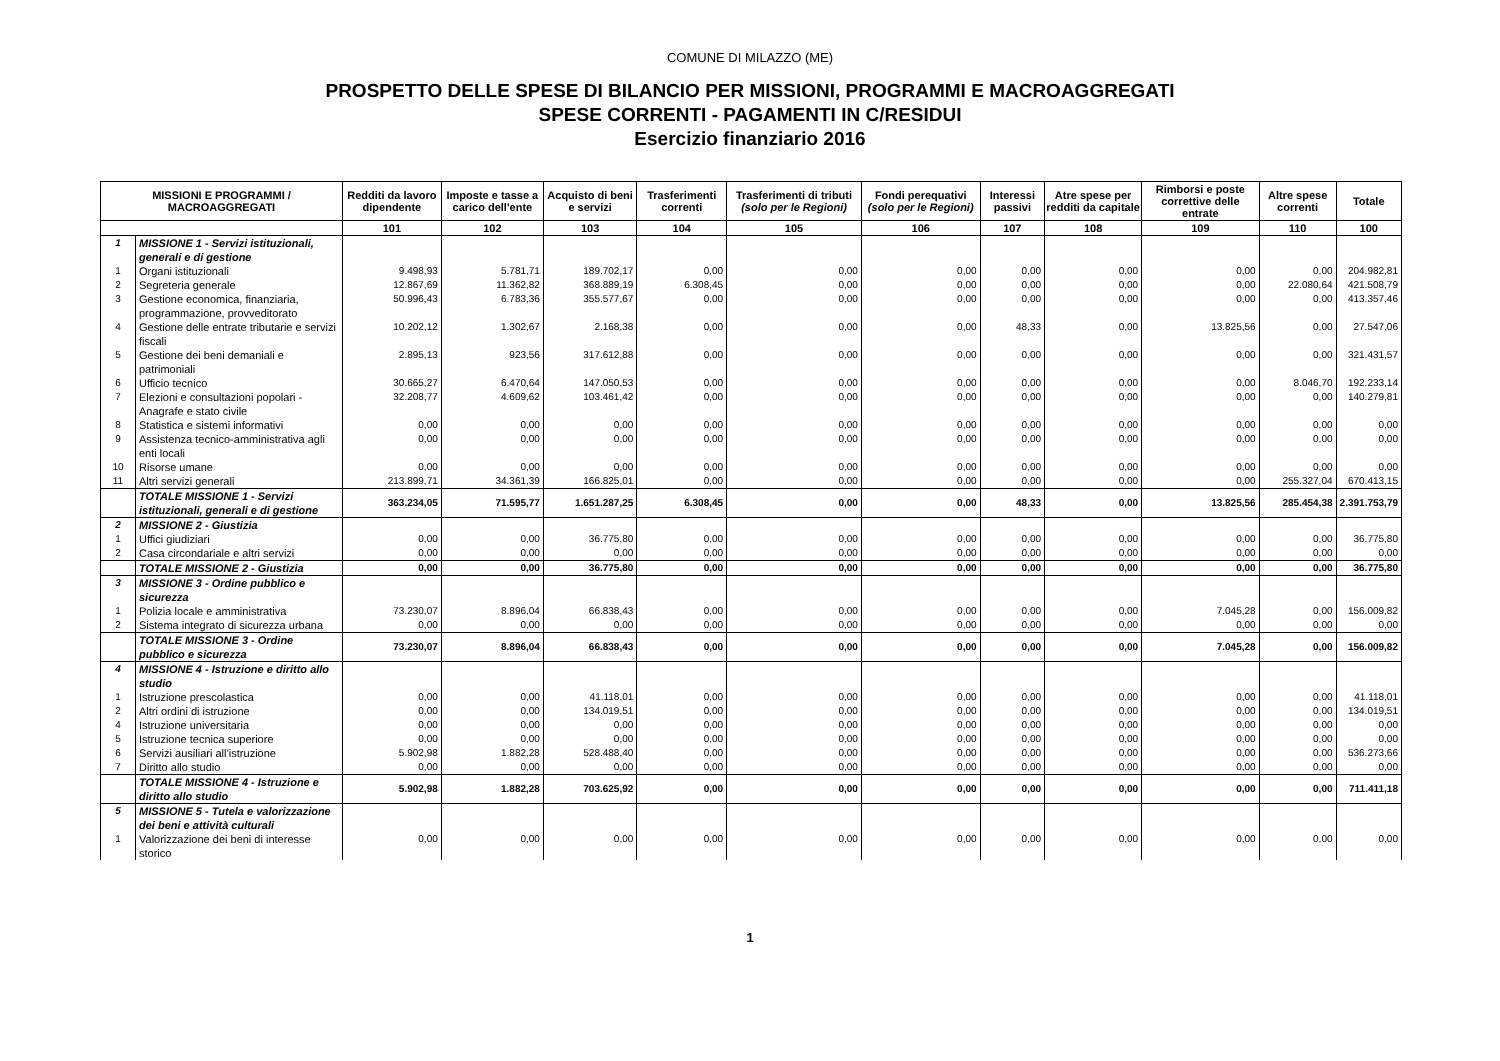COMUNE DI MILAZZO (ME)
PROSPETTO DELLE SPESE DI BILANCIO PER MISSIONI, PROGRAMMI E MACROAGGREGATI
SPESE CORRENTI - PAGAMENTI IN C/RESIDUI
Esercizio finanziario 2016
| MISSIONI E PROGRAMMI / MACROAGGREGATI | | Redditi da lavoro dipendente | Imposte e tasse a carico dell'ente | Acquisto di beni e servizi | Trasferimenti correnti | Trasferimenti di tributi (solo per le Regioni) | Fondi perequativi (solo per le Regioni) | Interessi passivi | Atre spese per redditi da capitale | Rimborsi e poste correttive delle entrate | Altre spese correnti | Totale |
| --- | --- | --- | --- | --- | --- | --- | --- | --- | --- | --- | --- | --- |
| | | 101 | 102 | 103 | 104 | 105 | 106 | 107 | 108 | 109 | 110 | 100 |
| 1 | MISSIONE 1 - Servizi istituzionali, generali e di gestione | | | | | | | | | | | |
| 1 | Organi istituzionali | 9.498,93 | 5.781,71 | 189.702,17 | 0,00 | 0,00 | 0,00 | 0,00 | 0,00 | 0,00 | 0,00 | 204.982,81 |
| 2 | Segreteria generale | 12.867,69 | 11.362,82 | 368.889,19 | 6.308,45 | 0,00 | 0,00 | 0,00 | 0,00 | 0,00 | 22.080,64 | 421.508,79 |
| 3 | Gestione economica, finanziaria, programmazione, provveditorato | 50.996,43 | 6.783,36 | 355.577,67 | 0,00 | 0,00 | 0,00 | 0,00 | 0,00 | 0,00 | 0,00 | 413.357,46 |
| 4 | Gestione delle entrate tributarie e servizi fiscali | 10.202,12 | 1.302,67 | 2.168,38 | 0,00 | 0,00 | 0,00 | 48,33 | 0,00 | 13.825,56 | 0,00 | 27.547,06 |
| 5 | Gestione dei beni demaniali e patrimoniali | 2.895,13 | 923,56 | 317.612,88 | 0,00 | 0,00 | 0,00 | 0,00 | 0,00 | 0,00 | 0,00 | 321.431,57 |
| 6 | Ufficio tecnico | 30.665,27 | 6.470,64 | 147.050,53 | 0,00 | 0,00 | 0,00 | 0,00 | 0,00 | 0,00 | 8.046,70 | 192.233,14 |
| 7 | Elezioni e consultazioni popolari - Anagrafe e stato civile | 32.208,77 | 4.609,62 | 103.461,42 | 0,00 | 0,00 | 0,00 | 0,00 | 0,00 | 0,00 | 0,00 | 140.279,81 |
| 8 | Statistica e sistemi informativi | 0,00 | 0,00 | 0,00 | 0,00 | 0,00 | 0,00 | 0,00 | 0,00 | 0,00 | 0,00 | 0,00 |
| 9 | Assistenza tecnico-amministrativa agli enti locali | 0,00 | 0,00 | 0,00 | 0,00 | 0,00 | 0,00 | 0,00 | 0,00 | 0,00 | 0,00 | 0,00 |
| 10 | Risorse umane | 0,00 | 0,00 | 0,00 | 0,00 | 0,00 | 0,00 | 0,00 | 0,00 | 0,00 | 0,00 | 0,00 |
| 11 | Altri servizi generali | 213.899,71 | 34.361,39 | 166.825,01 | 0,00 | 0,00 | 0,00 | 0,00 | 0,00 | 0,00 | 255.327,04 | 670.413,15 |
| | TOTALE MISSIONE 1 - Servizi istituzionali, generali e di gestione | 363.234,05 | 71.595,77 | 1.651.287,25 | 6.308,45 | 0,00 | 0,00 | 48,33 | 0,00 | 13.825,56 | 285.454,38 | 2.391.753,79 |
| 2 | MISSIONE 2 - Giustizia | | | | | | | | | | | |
| 1 | Uffici giudiziari | 0,00 | 0,00 | 36.775,80 | 0,00 | 0,00 | 0,00 | 0,00 | 0,00 | 0,00 | 0,00 | 36.775,80 |
| 2 | Casa circondariale e altri servizi | 0,00 | 0,00 | 0,00 | 0,00 | 0,00 | 0,00 | 0,00 | 0,00 | 0,00 | 0,00 | 0,00 |
| | TOTALE MISSIONE 2 - Giustizia | 0,00 | 0,00 | 36.775,80 | 0,00 | 0,00 | 0,00 | 0,00 | 0,00 | 0,00 | 0,00 | 36.775,80 |
| 3 | MISSIONE 3 - Ordine pubblico e sicurezza | | | | | | | | | | | |
| 1 | Polizia locale e amministrativa | 73.230,07 | 8.896,04 | 66.838,43 | 0,00 | 0,00 | 0,00 | 0,00 | 0,00 | 7.045,28 | 0,00 | 156.009,82 |
| 2 | Sistema integrato di sicurezza urbana | 0,00 | 0,00 | 0,00 | 0,00 | 0,00 | 0,00 | 0,00 | 0,00 | 0,00 | 0,00 | 0,00 |
| | TOTALE MISSIONE 3 - Ordine pubblico e sicurezza | 73.230,07 | 8.896,04 | 66.838,43 | 0,00 | 0,00 | 0,00 | 0,00 | 0,00 | 7.045,28 | 0,00 | 156.009,82 |
| 4 | MISSIONE 4 - Istruzione e diritto allo studio | | | | | | | | | | | |
| 1 | Istruzione prescolastica | 0,00 | 0,00 | 41.118,01 | 0,00 | 0,00 | 0,00 | 0,00 | 0,00 | 0,00 | 0,00 | 41.118,01 |
| 2 | Altri ordini di istruzione | 0,00 | 0,00 | 134.019,51 | 0,00 | 0,00 | 0,00 | 0,00 | 0,00 | 0,00 | 0,00 | 134.019,51 |
| 4 | Istruzione universitaria | 0,00 | 0,00 | 0,00 | 0,00 | 0,00 | 0,00 | 0,00 | 0,00 | 0,00 | 0,00 | 0,00 |
| 5 | Istruzione tecnica superiore | 0,00 | 0,00 | 0,00 | 0,00 | 0,00 | 0,00 | 0,00 | 0,00 | 0,00 | 0,00 | 0,00 |
| 6 | Servizi ausiliari all’istruzione | 5.902,98 | 1.882,28 | 528.488,40 | 0,00 | 0,00 | 0,00 | 0,00 | 0,00 | 0,00 | 0,00 | 536.273,66 |
| 7 | Diritto allo studio | 0,00 | 0,00 | 0,00 | 0,00 | 0,00 | 0,00 | 0,00 | 0,00 | 0,00 | 0,00 | 0,00 |
| | TOTALE MISSIONE 4 - Istruzione e diritto allo studio | 5.902,98 | 1.882,28 | 703.625,92 | 0,00 | 0,00 | 0,00 | 0,00 | 0,00 | 0,00 | 0,00 | 711.411,18 |
| 5 | MISSIONE 5 - Tutela e valorizzazione dei beni e attività culturali | | | | | | | | | | | |
| 1 | Valorizzazione dei beni di interesse storico | 0,00 | 0,00 | 0,00 | 0,00 | 0,00 | 0,00 | 0,00 | 0,00 | 0,00 | 0,00 | 0,00 |
1